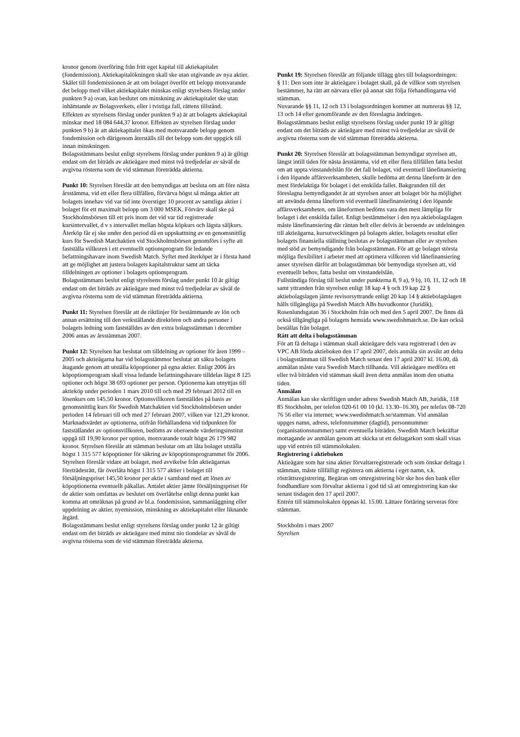kronor genom överföring från fritt eget kapital till aktiekapitalet (fondemission). Aktiekapitalökningen skall ske utan utgivande av nya aktier. Skälet till fondemissionen är att om bolaget överför ett belopp motsvarande det belopp med vilket aktiekapitalet minskas enligt styrelsens förslag under punkten 9 a) ovan, kan beslutet om minskning av aktiekapitalet ske utan inhämtande av Bolagsverkets, eller i tvistiga fall, rättens tillstånd.
Effekten av styrelsens förslag under punkten 9 a) är att bolagets aktiekapital minskar med 18 084 644,37 kronor. Effekten av styrelsen förslag under punkten 9 b) är att aktiekapitalet ökas med motsvarande belopp genom fondemission och därigenom återställs till det belopp som det uppgick till innan minskningen.
Bolagsstämmans beslut enligt styrelsens förslag under punkten 9 a) är giltigt endast om det biträds av aktieägare med minst två tredjedelar av såväl de avgivna rösterna som de vid stämman företrädda aktierna.
Punkt 10: Styrelsen föreslår att den bemyndigas att besluta om att före nästa årsstämma, vid ett eller flera tillfällen, förvärva högst så många aktier att bolagets innehav vid var tid inte överstiger 10 procent av samtliga aktier i bolaget för ett maximalt belopp om 3 000 MSEK. Förvärv skall ske på Stockholmsbörsen till ett pris inom det vid var tid registrerade kursintervallet, d v s intervallet mellan högsta köpkurs och lägsta säljkurs. Återköp får ej ske under den period då en uppskattning av en genomsnittlig kurs för Swedish Matchaktien vid Stockholmsbörsen genomförs i syfte att fastställa villkoren i ett eventuellt optionsprogram för ledande befattningshavare inom Swedish Match. Syftet med återköpet är i första hand att ge möjlighet att justera bolagets kapitalstruktur samt att täcka tilldelningen av optioner i bolagets optionsprogram.
Bolagsstämmans beslut enligt styrelsens förslag under punkt 10 är giltigt endast om det biträds av aktieägare med minst två tredjedelar av såväl de avgivna rösterna som de vid stämman företrädda aktierna.
Punkt 11: Styrelsen föreslår att de riktlinjer för bestämmande av lön och annan ersättning till den verkställande direktören och andra personer i bolagets ledning som fastställdes av den extra bolagsstämman i december 2006 antas av årsstämman 2007.
Punkt 12: Styrelsen har beslutat om tilldelning av optioner för åren 1999 – 2005 och aktieägarna har vid bolagsstämmor beslutat att säkra bolagets åtagande genom att utställa köpoptioner på egna aktier. Enligt 2006 års köpoptionsprogram skall vissa ledande befattningshavare tilldelas lägst 8 125 optioner och högst 38 693 optioner per person. Optionerna kan utnyttjas till aktieköp under perioden 1 mars 2010 till och med 29 februari 2012 till en lösenkurs om 145,50 kronor. Optionsvillkoren fastställdes på basis av genomsnittlig kurs för Swedish Matchaktien vid Stockholmsbörsen under perioden 14 februari till och med 27 februari 2007, vilken var 121,29 kronor. Marknadsvärdet av optionerna, utifrån förhållandena vid tidpunkten för fastställandet av optionsvillkoren, bedöms av oberoende värderingsinstitut uppgå till 19,90 kronor per option, motsvarande totalt högst 26 179 982 kronor. Styrelsen föreslår att stämman beslutar om att låta bolaget utställa högst 1 315 577 köpoptioner för säkring av köpoptionsprogrammet för 2006. Styrelsen föreslår vidare att bolaget, med avvikelse från aktieägarnas företrädesrätt, får överlåta högst 1 315 577 aktier i bolaget till försäljningspriset 145,50 kronor per aktie i samband med att lösen av köpoptionerna eventuellt påkallas. Antalet aktier jämte försäljningspriset för de aktier som omfattas av beslutet om överlåtelse enligt denna punkt kan komma att omräknas på grund av bl.a. fondemission, sammanläggning eller uppdelning av aktier, nyemission, minskning av aktiekapitalet eller liknande åtgärd.
Bolagsstämmans beslut enligt styrelsens förslag under punkt 12 är giltigt endast om det biträds av aktieägare med minst nio tiondelar av såväl de avgivna rösterna som de vid stämman företrädda aktierna.
Punkt 19: Styrelsen föreslår att följande tillägg görs till bolagsordningen:
§ 11: Den som inte är aktieägare i bolaget skall, på de villkor som styrelsen bestämmer, ha rätt att närvara eller på annat sätt följa förhandlingarna vid stämman.
Nuvarande §§ 11, 12 och 13 i bolagsordningen kommer att numreras §§ 12, 13 och 14 efter genomförande av den föreslagna ändringen.
Bolagsstämmans beslut enligt styrelsens förslag under punkt 19 är giltigt endast om det biträds av aktieägare med minst två tredjedelar av såväl de avgivna rösterna som de vid stämman företrädda aktierna.
Punkt 20: Styrelsen föreslår att bolagsstämman bemyndigar styrelsen att, längst intill tiden för nästa årsstämma, vid ett eller flera tillfällen fatta beslut om att uppta vinstandelslån för det fall bolaget, vid eventuell lånefinansiering i den löpande affärsverksamheten, skulle bedöma att denna låneform är den mest fördelaktiga för bolaget i det enskilda fallet. Bakgrunden till det föreslagna bemyndigandet är att styrelsen anser att bolaget bör ha möjlighet att använda denna låneform vid eventuell lånefinansiering i den löpande affärsverksamheten, om låneformen bedöms vara den mest lämpliga för bolaget i det enskilda fallet. Enligt bestämmelser i den nya aktiebolagslagen måste lånefinansiering där räntan helt eller delvis är beroende av utdelningen till aktieägarna, kursutvecklingen på bolagets aktier, bolagets resultat eller bolagets finansiella ställning beslutas av bolagsstämman eller av styrelsen med stöd av bemyndigande från bolagsstämman. För att ge bolaget största möjliga flexibilitet i arbetet med att optimera villkoren vid lånefinansiering anser styrelsen därför att bolagsstämman bör bemyndiga styrelsen att, vid eventuellt behov, fatta beslut om vinstandelslån.
Fullständiga förslag till beslut under punkterna 8, 9 a), 9 b), 10, 11, 12 och 18 samt yttranden från styrelsen enligt 18 kap 4 § och 19 kap 22 § aktiebolagslagen jämte revisorsyttrande enligt 20 kap 14 § aktiebolagslagen hålls tillgängliga på Swedish Match ABs huvudkontor (Juridik), Rosenlundsgatan 36 i Stockholm från och med den 5 april 2007. De finns då också tillgängliga på bolagets hemsida www.swedishmatch.se. De kan också beställas från bolaget.
Rätt att delta i bolagsstämman
För att få deltaga i stämman skall aktieägare dels vara registrerad i den av VPC AB förda aktieboken den 17 april 2007, dels anmäla sin avsikt att delta i bolagsstämman till Swedish Match senast den 17 april 2007 kl. 16.00, då anmälan måste vara Swedish Match tillhanda. Vill aktieägare medföra ett eller två biträden vid stämman skall även detta anmälas inom den utsatta tiden.
Anmälan
Anmälan kan ske skriftligen under adress Swedish Match AB, Juridik, 118 85 Stockholm, per telefon 020-61 00 10 (kl. 13.30–16.30), per telefax 08-720 76 56 eller via internet; www.swedishmatch.se/stamman. Vid anmälan uppges namn, adress, telefonnummer (dagtid), personnummer (organisationsnummer) samt eventuella biträden. Swedish Match bekräftar mottagande av anmälan genom att skicka ut ett deltagarkort som skall visas upp vid entrén till stämmolokalen.
Registrering i aktieboken
Aktieägare som har sina aktier förvaltarregistrerade och som önskar deltaga i stämman, måste tillfälligt registrera om aktierna i eget namn, s.k. rösträttsregistrering. Begäran om omregistrering bör ske hos den bank eller fondhandlare som förvaltar aktierna i god tid så att omregistrering kan ske senast tisdagen den 17 april 2007.
Entrén till stämmolokalen öppnas kl. 15.00. Lättare förtäring serveras före stämman.
Stockholm i mars 2007
Styrelsen